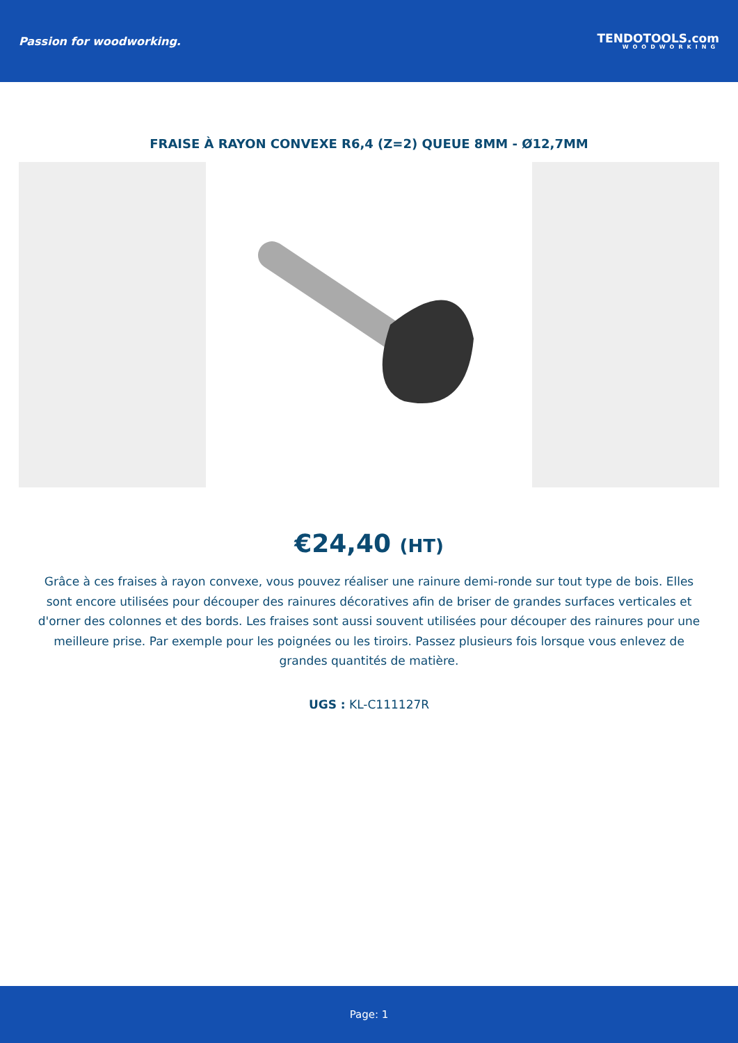Passion for woodworking.
TENDOTOOLS.com
WOODWORKING
FRAISE À RAYON CONVEXE R6,4 (Z=2) QUEUE 8MM - Ø12,7MM
€24,40 (HT)
Grâce à ces fraises à rayon convexe, vous pouvez réaliser une rainure demi-ronde sur tout type de bois. Elles sont encore utilisées pour découper des rainures décoratives afin de briser de grandes surfaces verticales et d'orner des colonnes et des bords. Les fraises sont aussi souvent utilisées pour découper des rainures pour une meilleure prise. Par exemple pour les poignées ou les tiroirs. Passez plusieurs fois lorsque vous enlevez de grandes quantités de matière.
UGS : KL-C111127R
Page: 1